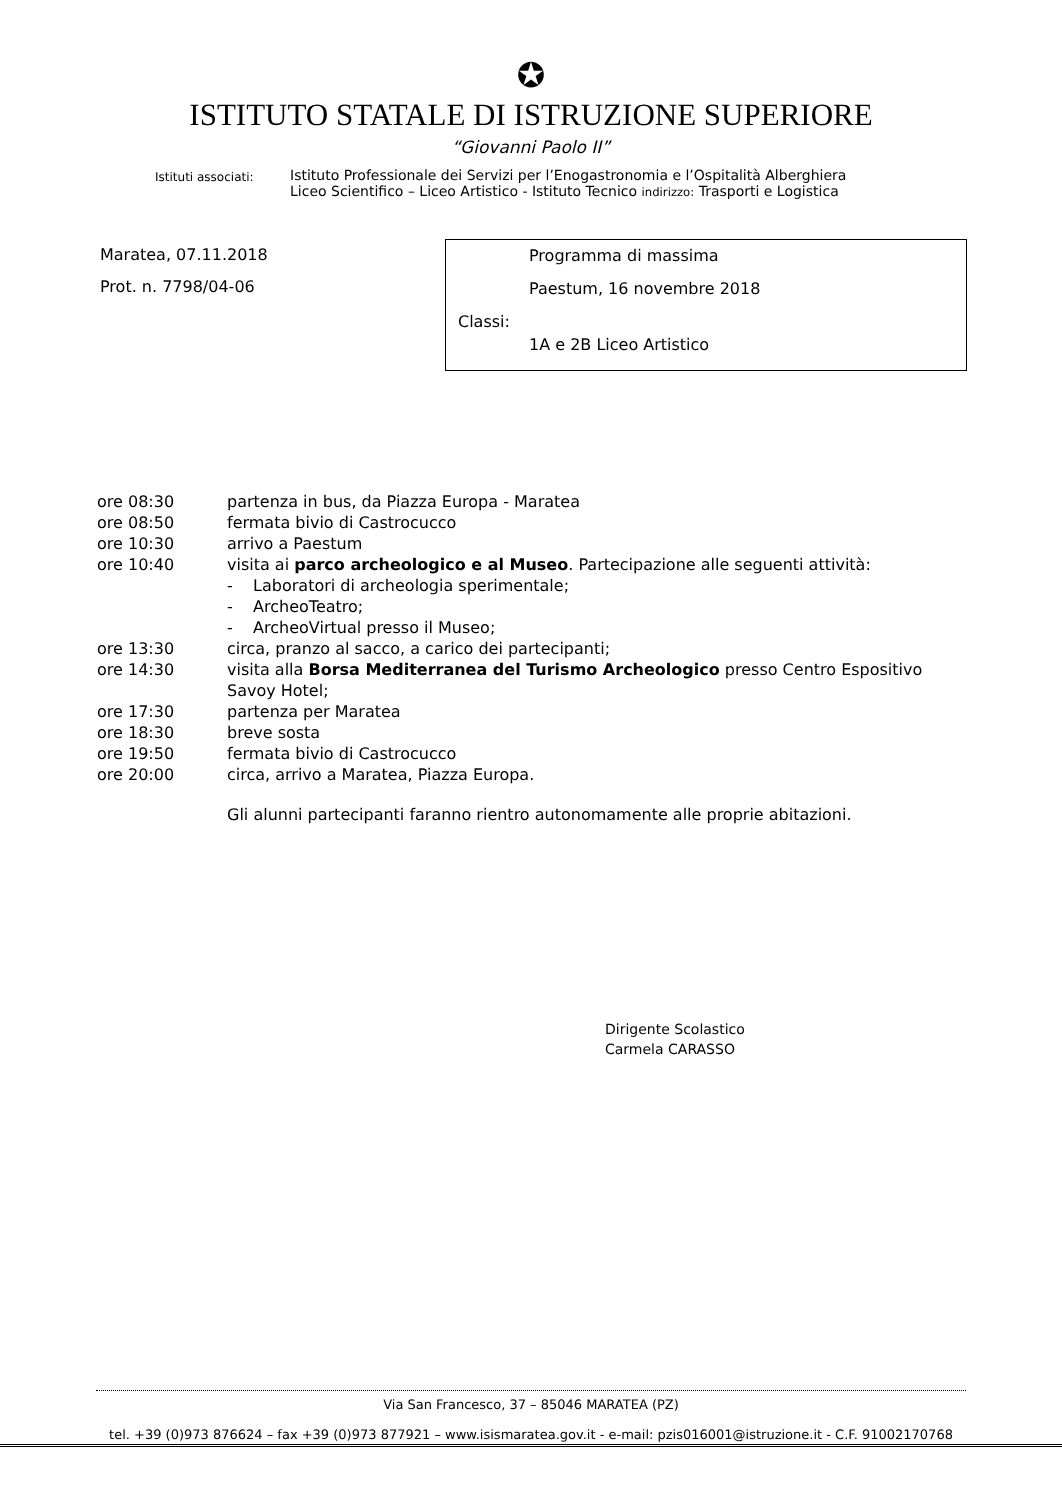✪
ISTITUTO STATALE DI ISTRUZIONE SUPERIORE
“Giovanni Paolo II”
Istituti associati:
Istituto Professionale dei Servizi per l’Enogastronomia e l’Ospitalità Alberghiera
Liceo Scientifico – Liceo Artistico - Istituto Tecnico indirizzo: Trasporti e Logistica
Maratea, 07.11.2018
Prot. n. 7798/04-06
Programma di massima
Paestum, 16 novembre 2018
Classi:
1A e 2B Liceo Artistico
| ore 08:30 | partenza in bus, da Piazza Europa - Maratea |
| ore 08:50 | fermata bivio di Castrocucco |
| ore 10:30 | arrivo a Paestum |
| ore 10:40 | visita ai parco archeologico e al Museo . Partecipazione alle seguenti attività: - Laboratori di archeologia sperimentale; - ArcheoTeatro; - ArcheoVirtual presso il Museo; |
| ore 13:30 | circa, pranzo al sacco, a carico dei partecipanti; |
| ore 14:30 | visita alla Borsa Mediterranea del Turismo Archeologico presso Centro Espositivo Savoy Hotel; |
| ore 17:30 | partenza per Maratea |
| ore 18:30 | breve sosta |
| ore 19:50 | fermata bivio di Castrocucco |
| ore 20:00 | circa, arrivo a Maratea, Piazza Europa. |
Gli alunni partecipanti faranno rientro autonomamente alle proprie abitazioni.
Dirigente Scolastico
Carmela CARASSO
Via San Francesco, 37 – 85046 MARATEA (PZ)
tel. +39 (0)973 876624 – fax +39 (0)973 877921 – www.isismaratea.gov.it - e-mail: pzis016001@istruzione.it - C.F. 91002170768